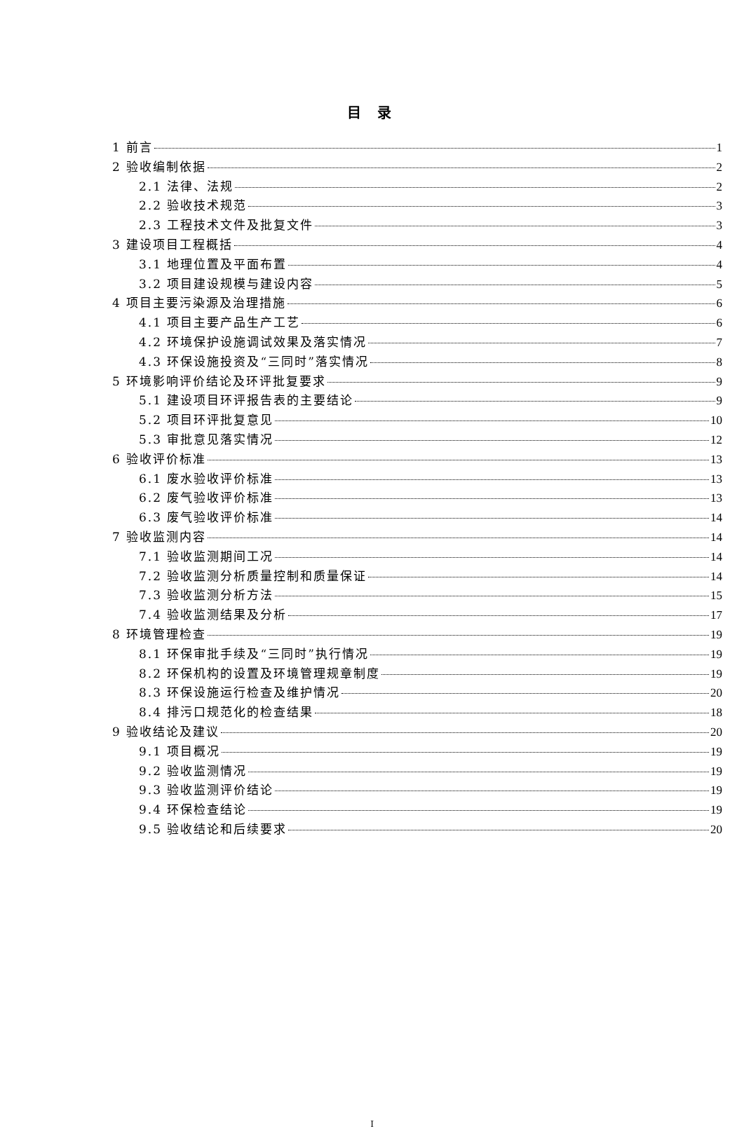目 录
1 前言 1
2 验收编制依据 2
2.1 法律、法规 2
2.2 验收技术规范 3
2.3 工程技术文件及批复文件 3
3 建设项目工程概括 4
3.1 地理位置及平面布置 4
3.2 项目建设规模与建设内容 5
4 项目主要污染源及治理措施 6
4.1 项目主要产品生产工艺 6
4.2 环境保护设施调试效果及落实情况 7
4.3 环保设施投资及“三同时”落实情况 8
5 环境影响评价结论及环评批复要求 9
5.1 建设项目环评报告表的主要结论 9
5.2 项目环评批复意见 10
5.3 审批意见落实情况 12
6 验收评价标准 13
6.1 废水验收评价标准 13
6.2 废气验收评价标准 13
6.3 废气验收评价标准 14
7 验收监测内容 14
7.1 验收监测期间工况 14
7.2 验收监测分析质量控制和质量保证 14
7.3 验收监测分析方法 15
7.4 验收监测结果及分析 17
8 环境管理检查 19
8.1 环保审批手续及“三同时”执行情况 19
8.2 环保机构的设置及环境管理规章制度 19
8.3 环保设施运行检查及维护情况 20
8.4 排污口规范化的检查结果 18
9 验收结论及建议 20
9.1 项目概况 19
9.2 验收监测情况 19
9.3 验收监测评价结论 19
9.4 环保检查结论 19
9.5 验收结论和后续要求 20
I